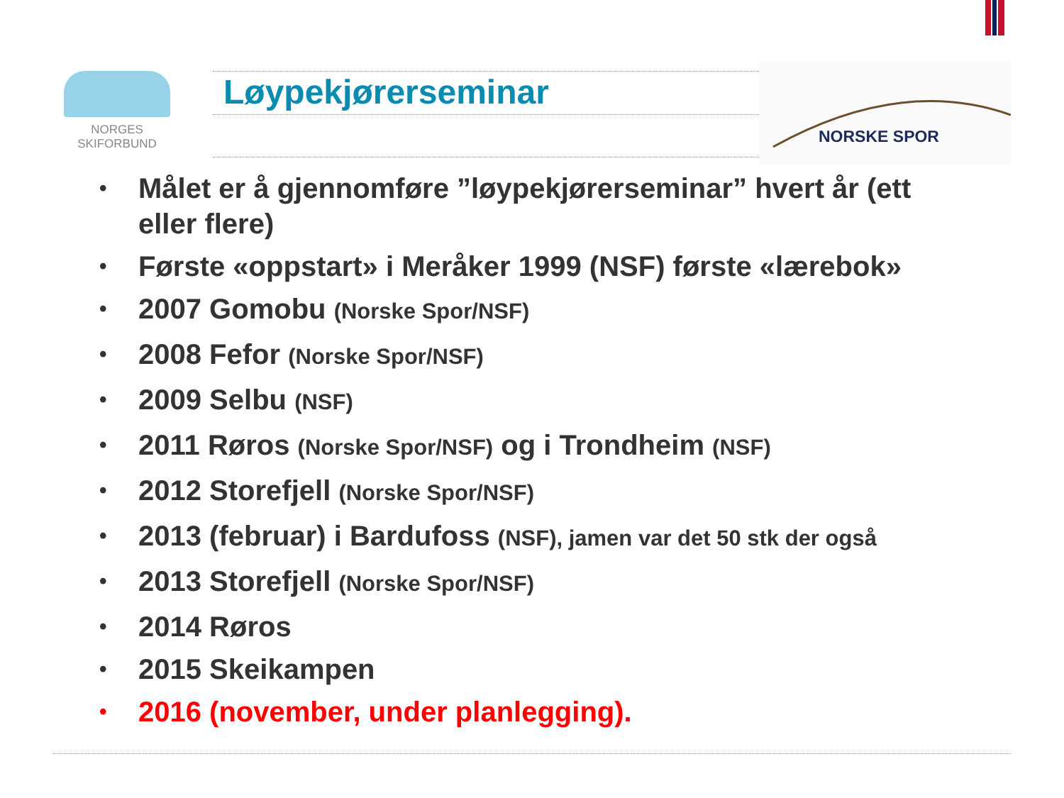NORGES
SKIFORBUND
Løypekjørerseminar
NORSKE SPOR
• Målet er å gjennomføre ”løypekjørerseminar” hvert år (ett eller flere)
• Første «oppstart» i Meråker 1999 (NSF) første «lærebok»
• 2007 Gomobu (Norske Spor/NSF)
• 2008 Fefor (Norske Spor/NSF)
• 2009 Selbu (NSF)
• 2011 Røros (Norske Spor/NSF) og i Trondheim (NSF)
• 2012 Storefjell (Norske Spor/NSF)
• 2013 (februar) i Bardufoss (NSF), jamen var det 50 stk der også
• 2013 Storefjell (Norske Spor/NSF)
• 2014 Røros
• 2015 Skeikampen
• 2016 (november, under planlegging).